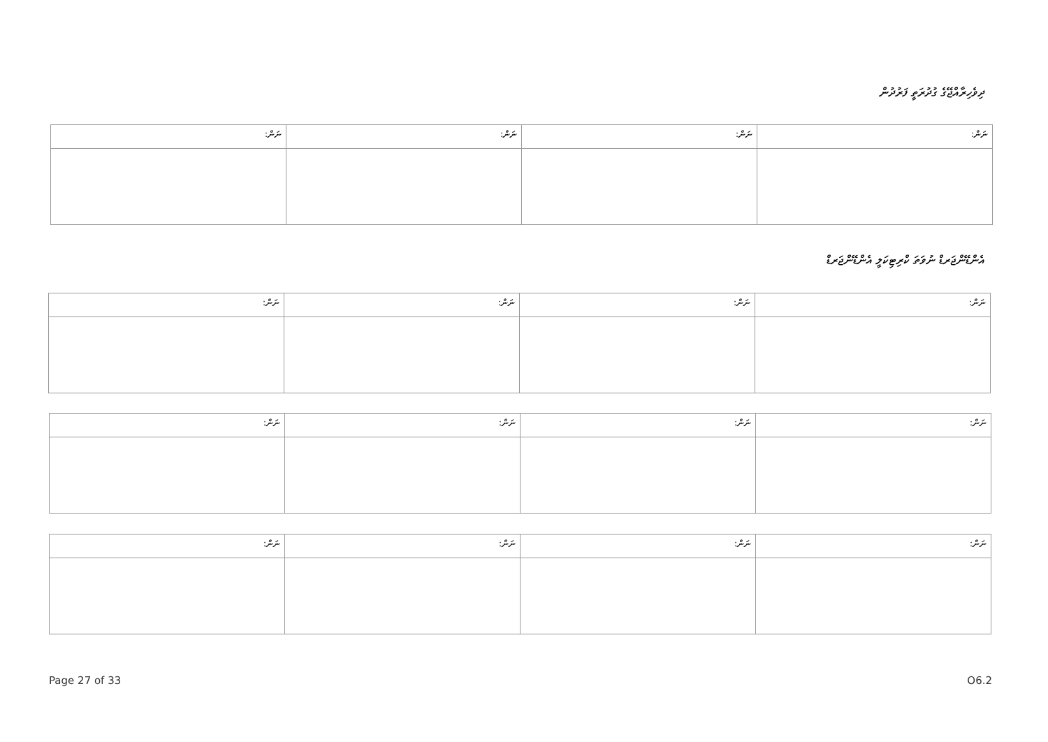ދިވެހިރާއްޖޭގެ ގުދުރަތީ ފަރުދުން
| ނަން: | ނަން: | ނަން: | ނަން: |
| --- | --- | --- | --- |
އެންޑޭންޖަރޑް ނުވަތަ ކްރިޓިކަލީ އެންޑޭންޖަރޑް
| ނަން: | ނަން: | ނަން: | ނަން: |
| --- | --- | --- | --- |
| ނަން: | ނަން: | ނަން: | ނަން: |
| --- | --- | --- | --- |
| ނަން: | ނަން: | ނަން: | ނަން: |
| --- | --- | --- | --- |
Page 27 of 33 O6.2